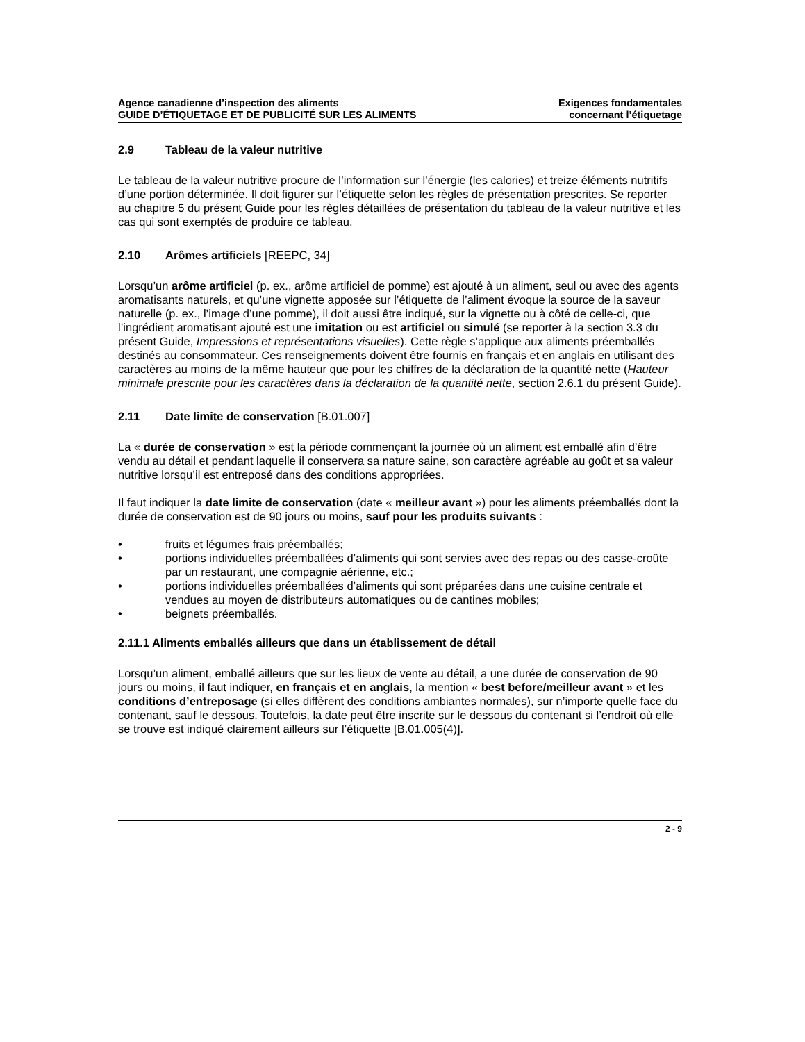Agence canadienne d’inspection des aliments
GUIDE D’ÉTIQUETAGE ET DE PUBLICITÉ SUR LES ALIMENTS
Exigences fondamentales
concernant l’étiquetage
2.9 Tableau de la valeur nutritive
Le tableau de la valeur nutritive procure de l’information sur l’énergie (les calories) et treize éléments nutritifs d’une portion déterminée. Il doit figurer sur l’étiquette selon les règles de présentation prescrites. Se reporter au chapitre 5 du présent Guide pour les règles détaillées de présentation du tableau de la valeur nutritive et les cas qui sont exemptés de produire ce tableau.
2.10 Arômes artificiels [REEPC, 34]
Lorsqu’un arôme artificiel (p. ex., arôme artificiel de pomme) est ajouté à un aliment, seul ou avec des agents aromatisants naturels, et qu’une vignette apposée sur l’étiquette de l’aliment évoque la source de la saveur naturelle (p. ex., l’image d’une pomme), il doit aussi être indiqué, sur la vignette ou à côté de celle-ci, que l’ingrédient aromatisant ajouté est une imitation ou est artificiel ou simulé (se reporter à la section 3.3 du présent Guide, Impressions et représentations visuelles). Cette règle s’applique aux aliments préemballés destinés au consommateur. Ces renseignements doivent être fournis en français et en anglais en utilisant des caractères au moins de la même hauteur que pour les chiffres de la déclaration de la quantité nette (Hauteur minimale prescrite pour les caractères dans la déclaration de la quantité nette, section 2.6.1 du présent Guide).
2.11 Date limite de conservation [B.01.007]
La « durée de conservation » est la période commençant la journée où un aliment est emballé afin d’être vendu au détail et pendant laquelle il conservera sa nature saine, son caractère agréable au goût et sa valeur nutritive lorsqu’il est entreposé dans des conditions appropriées.
Il faut indiquer la date limite de conservation (date « meilleur avant ») pour les aliments préemballés dont la durée de conservation est de 90 jours ou moins, sauf pour les produits suivants :
• fruits et légumes frais préemballés;
• portions individuelles préemballées d’aliments qui sont servies avec des repas ou des casse-croûte par un restaurant, une compagnie aérienne, etc.;
• portions individuelles préemballées d’aliments qui sont préparées dans une cuisine centrale et vendues au moyen de distributeurs automatiques ou de cantines mobiles;
• beignets préemballés.
2.11.1 Aliments emballés ailleurs que dans un établissement de détail
Lorsqu’un aliment, emballé ailleurs que sur les lieux de vente au détail, a une durée de conservation de 90 jours ou moins, il faut indiquer, en français et en anglais, la mention « best before/meilleur avant » et les conditions d’entreposage (si elles diffèrent des conditions ambiantes normales), sur n’importe quelle face du contenant, sauf le dessous. Toutefois, la date peut être inscrite sur le dessous du contenant si l’endroit où elle se trouve est indiqué clairement ailleurs sur l’étiquette [B.01.005(4)].
2 - 9